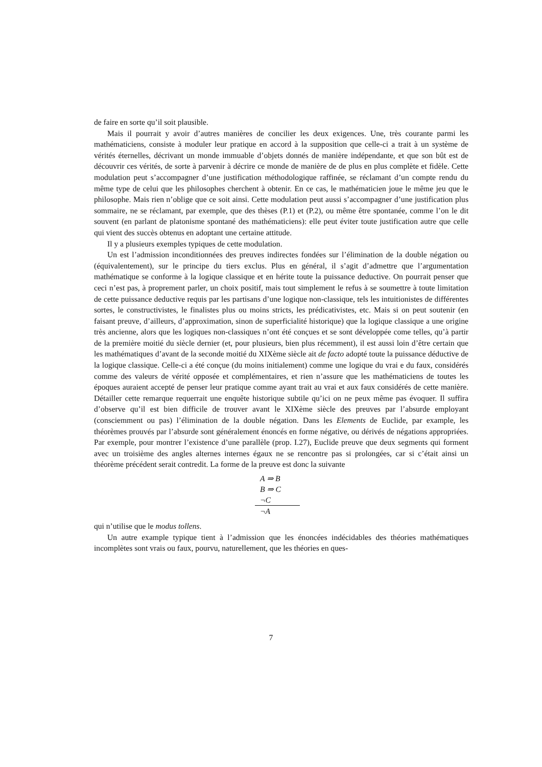de faire en sorte qu’il soit plausible.
Mais il pourrait y avoir d’autres manières de concilier les deux exigences. Une, très courante parmi les mathématiciens, consiste à moduler leur pratique en accord à la supposition que celle-ci a trait à un système de vérités éternelles, décrivant un monde immuable d’objets donnés de manière indépendante, et que son bût est de découvrir ces vérités, de sorte à parvenir à décrire ce monde de manière de de plus en plus complète et fidèle. Cette modulation peut s’accompagner d’une justification méthodologique raffinée, se réclamant d’un compte rendu du même type de celui que les philosophes cherchent à obtenir. En ce cas, le mathématicien joue le même jeu que le philosophe. Mais rien n’oblige que ce soit ainsi. Cette modulation peut aussi s’accompagner d’une justification plus sommaire, ne se réclamant, par exemple, que des thèses (P.1) et (P.2), ou même être spontanée, comme l’on le dit souvent (en parlant de platonisme spontané des mathématiciens): elle peut éviter toute justification autre que celle qui vient des succès obtenus en adoptant une certaine attitude.
Il y a plusieurs exemples typiques de cette modulation.
Un est l’admission inconditionnées des preuves indirectes fondées sur l’élimination de la double négation ou (équivalentement), sur le principe du tiers exclus. Plus en général, il s’agit d’admettre que l’argumentation mathématique se conforme à la logique classique et en hérite toute la puissance deductive. On pourrait penser que ceci n’est pas, à proprement parler, un choix positif, mais tout simplement le refus à se soumettre à toute limitation de cette puissance deductive requis par les partisans d’une logique non-classique, tels les intuitionistes de différentes sortes, le constructivistes, le finalistes plus ou moins stricts, les prédicativistes, etc. Mais si on peut soutenir (en faisant preuve, d’ailleurs, d’approximation, sinon de superficialité historique) que la logique classique a une origine très ancienne, alors que les logiques non-classiques n’ont été conçues et se sont développée come telles, qu’à partir de la première moitié du siècle dernier (et, pour plusieurs, bien plus récemment), il est aussi loin d’être certain que les mathématiques d’avant de la seconde moitié du XIXème siècle ait de facto adopté toute la puissance déductive de la logique classique. Celle-ci a été conçue (du moins initialement) comme une logique du vrai e du faux, considérés comme des valeurs de vérité opposée et complémentaires, et rien n’assure que les mathématiciens de toutes les époques auraient accepté de penser leur pratique comme ayant trait au vrai et aux faux considérés de cette manière. Détailler cette remarque requerrait une enquête historique subtile qu’ici on ne peux même pas évoquer. Il suffira d’observe qu’il est bien difficile de trouver avant le XIXème siècle des preuves par l’absurde employant (consciemment ou pas) l’élimination de la double négation. Dans les Elements de Euclide, par example, les théorèmes prouvés par l’absurde sont généralement énoncés en forme négative, ou dérivés de négations appropriées. Par exemple, pour montrer l’existence d’une parallèle (prop. I.27), Euclide preuve que deux segments qui forment avec un troisième des angles alternes internes égaux ne se rencontre pas si prolongées, car si c’était ainsi un théorème précédent serait contredit. La forme de la preuve est donc la suivante
A ⇒ B
B ⇒ C
¬C
¬A
qui n’utilise que le modus tollens.
Un autre example typique tient à l’admission que les énoncées indécidables des théories mathématiques incomplètes sont vrais ou faux, pourvu, naturellement, que les théories en ques-
7